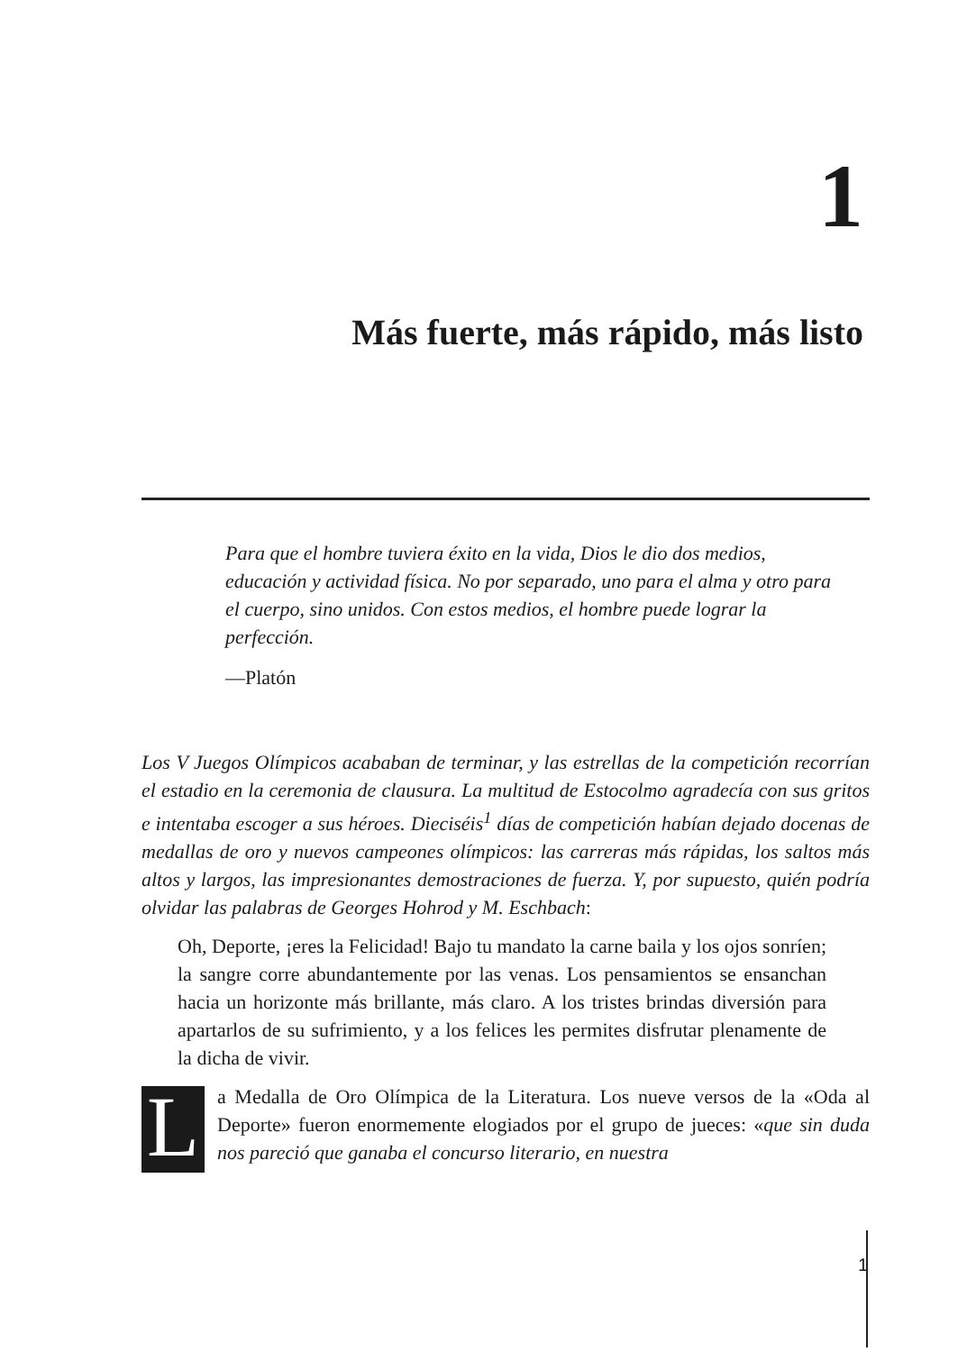1
Más fuerte, más rápido, más listo
Para que el hombre tuviera éxito en la vida, Dios le dio dos medios, educación y actividad física. No por separado, uno para el alma y otro para el cuerpo, sino unidos. Con estos medios, el hombre puede lograr la perfección.
—Platón
Los V Juegos Olímpicos acababan de terminar, y las estrellas de la competición recorrían el estadio en la ceremonia de clausura. La multitud de Estocolmo agradecía con sus gritos e intentaba escoger a sus héroes. Dieciséis<sup>1</sup> días de competición habían dejado docenas de medallas de oro y nuevos campeones olímpicos: las carreras más rápidas, los saltos más altos y largos, las impresionantes demostraciones de fuerza. Y, por supuesto, quién podría olvidar las palabras de Georges Hohrod y M. Eschbach:
Oh, Deporte, ¡eres la Felicidad! Bajo tu mandato la carne baila y los ojos sonríen; la sangre corre abundantemente por las venas. Los pensamientos se ensanchan hacia un horizonte más brillante, más claro. A los tristes brindas diversión para apartarlos de su sufrimiento, y a los felices les permites disfrutar plenamente de la dicha de vivir.
La Medalla de Oro Olímpica de la Literatura. Los nueve versos de la «Oda al Deporte» fueron enormemente elogiados por el grupo de jueces: «que sin duda nos pareció que ganaba el concurso literario, en nuestra
1